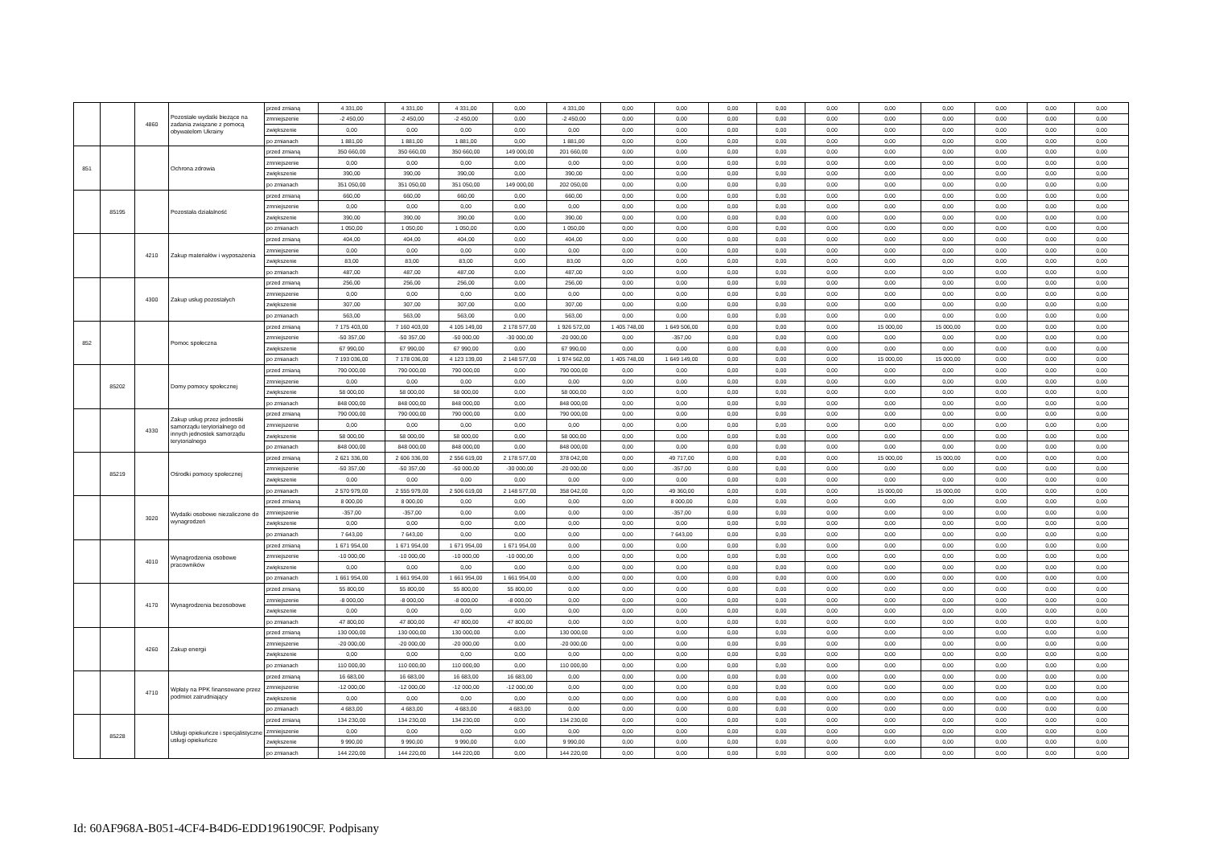| | | 4860 | Pozostałe wydatki bieżące na zadania związane z pomocą obywatelom Ukrainy | przed zmianą | 4 331,00 | 4 331,00 | 4 331,00 | 0,00 | 4 331,00 | 0,00 | 0,00 | 0,00 | 0,00 | 0,00 | 0,00 | 0,00 | 0,00 | 0,00 | 0,00 |
| | | | | zmniejszenie | -2 450,00 | -2 450,00 | -2 450,00 | 0,00 | -2 450,00 | 0,00 | 0,00 | 0,00 | 0,00 | 0,00 | 0,00 | 0,00 | 0,00 | 0,00 | 0,00 |
| | | | | zwiększenie | 0,00 | 0,00 | 0,00 | 0,00 | 0,00 | 0,00 | 0,00 | 0,00 | 0,00 | 0,00 | 0,00 | 0,00 | 0,00 | 0,00 | 0,00 |
| | | | | po zmianach | 1 881,00 | 1 881,00 | 1 881,00 | 0,00 | 1 881,00 | 0,00 | 0,00 | 0,00 | 0,00 | 0,00 | 0,00 | 0,00 | 0,00 | 0,00 | 0,00 |
| 851 | | | Ochrona zdrowia | przed zmianą | 350 660,00 | 350 660,00 | 350 660,00 | 149 000,00 | 201 660,00 | 0,00 | 0,00 | 0,00 | 0,00 | 0,00 | 0,00 | 0,00 | 0,00 | 0,00 | 0,00 |
| | | | | zmniejszenie | 0,00 | 0,00 | 0,00 | 0,00 | 0,00 | 0,00 | 0,00 | 0,00 | 0,00 | 0,00 | 0,00 | 0,00 | 0,00 | 0,00 | 0,00 |
| | | | | zwiększenie | 390,00 | 390,00 | 390,00 | 0,00 | 390,00 | 0,00 | 0,00 | 0,00 | 0,00 | 0,00 | 0,00 | 0,00 | 0,00 | 0,00 | 0,00 |
| | | | | po zmianach | 351 050,00 | 351 050,00 | 351 050,00 | 149 000,00 | 202 050,00 | 0,00 | 0,00 | 0,00 | 0,00 | 0,00 | 0,00 | 0,00 | 0,00 | 0,00 | 0,00 |
| | 85195 | | Pozostała działalność | przed zmianą | 660,00 | 660,00 | 660,00 | 0,00 | 660,00 | 0,00 | 0,00 | 0,00 | 0,00 | 0,00 | 0,00 | 0,00 | 0,00 | 0,00 | 0,00 |
| | | | | zmniejszenie | 0,00 | 0,00 | 0,00 | 0,00 | 0,00 | 0,00 | 0,00 | 0,00 | 0,00 | 0,00 | 0,00 | 0,00 | 0,00 | 0,00 | 0,00 |
| | | | | zwiększenie | 390,00 | 390,00 | 390,00 | 0,00 | 390,00 | 0,00 | 0,00 | 0,00 | 0,00 | 0,00 | 0,00 | 0,00 | 0,00 | 0,00 | 0,00 |
| | | | | po zmianach | 1 050,00 | 1 050,00 | 1 050,00 | 0,00 | 1 050,00 | 0,00 | 0,00 | 0,00 | 0,00 | 0,00 | 0,00 | 0,00 | 0,00 | 0,00 | 0,00 |
| | | 4210 | Zakup materiałów i wyposażenia | przed zmianą | 404,00 | 404,00 | 404,00 | 0,00 | 404,00 | 0,00 | 0,00 | 0,00 | 0,00 | 0,00 | 0,00 | 0,00 | 0,00 | 0,00 | 0,00 |
| | | | | zmniejszenie | 0,00 | 0,00 | 0,00 | 0,00 | 0,00 | 0,00 | 0,00 | 0,00 | 0,00 | 0,00 | 0,00 | 0,00 | 0,00 | 0,00 | 0,00 |
| | | | | zwiększenie | 83,00 | 83,00 | 83,00 | 0,00 | 83,00 | 0,00 | 0,00 | 0,00 | 0,00 | 0,00 | 0,00 | 0,00 | 0,00 | 0,00 | 0,00 |
| | | | | po zmianach | 487,00 | 487,00 | 487,00 | 0,00 | 487,00 | 0,00 | 0,00 | 0,00 | 0,00 | 0,00 | 0,00 | 0,00 | 0,00 | 0,00 | 0,00 |
| | | 4300 | Zakup usług pozostałych | przed zmianą | 256,00 | 256,00 | 256,00 | 0,00 | 256,00 | 0,00 | 0,00 | 0,00 | 0,00 | 0,00 | 0,00 | 0,00 | 0,00 | 0,00 | 0,00 |
| | | | | zmniejszenie | 0,00 | 0,00 | 0,00 | 0,00 | 0,00 | 0,00 | 0,00 | 0,00 | 0,00 | 0,00 | 0,00 | 0,00 | 0,00 | 0,00 | 0,00 |
| | | | | zwiększenie | 307,00 | 307,00 | 307,00 | 0,00 | 307,00 | 0,00 | 0,00 | 0,00 | 0,00 | 0,00 | 0,00 | 0,00 | 0,00 | 0,00 | 0,00 |
| | | | | po zmianach | 563,00 | 563,00 | 563,00 | 0,00 | 563,00 | 0,00 | 0,00 | 0,00 | 0,00 | 0,00 | 0,00 | 0,00 | 0,00 | 0,00 | 0,00 |
| 852 | | | Pomoc społeczna | przed zmianą | 7 175 403,00 | 7 160 403,00 | 4 105 149,00 | 2 178 577,00 | 1 926 572,00 | 1 405 748,00 | 1 649 506,00 | 0,00 | 0,00 | 0,00 | 15 000,00 | 15 000,00 | 0,00 | 0,00 | 0,00 |
| | | | | zmniejszenie | -50 357,00 | -50 357,00 | -50 000,00 | -30 000,00 | -20 000,00 | 0,00 | -357,00 | 0,00 | 0,00 | 0,00 | 0,00 | 0,00 | 0,00 | 0,00 | 0,00 |
| | | | | zwiększenie | 67 990,00 | 67 990,00 | 67 990,00 | 0,00 | 67 990,00 | 0,00 | 0,00 | 0,00 | 0,00 | 0,00 | 0,00 | 0,00 | 0,00 | 0,00 | 0,00 |
| | | | | po zmianach | 7 193 036,00 | 7 178 036,00 | 4 123 139,00 | 2 148 577,00 | 1 974 562,00 | 1 405 748,00 | 1 649 149,00 | 0,00 | 0,00 | 0,00 | 15 000,00 | 15 000,00 | 0,00 | 0,00 | 0,00 |
| | 85202 | | Domy pomocy społecznej | przed zmianą | 790 000,00 | 790 000,00 | 790 000,00 | 0,00 | 790 000,00 | 0,00 | 0,00 | 0,00 | 0,00 | 0,00 | 0,00 | 0,00 | 0,00 | 0,00 | 0,00 |
| | | | | zmniejszenie | 0,00 | 0,00 | 0,00 | 0,00 | 0,00 | 0,00 | 0,00 | 0,00 | 0,00 | 0,00 | 0,00 | 0,00 | 0,00 | 0,00 | 0,00 |
| | | | | zwiększenie | 58 000,00 | 58 000,00 | 58 000,00 | 0,00 | 58 000,00 | 0,00 | 0,00 | 0,00 | 0,00 | 0,00 | 0,00 | 0,00 | 0,00 | 0,00 | 0,00 |
| | | | | po zmianach | 848 000,00 | 848 000,00 | 848 000,00 | 0,00 | 848 000,00 | 0,00 | 0,00 | 0,00 | 0,00 | 0,00 | 0,00 | 0,00 | 0,00 | 0,00 | 0,00 |
| | | 4330 | Zakup usług przez jednostki samorządu terytorialnego od innych jednostek samorządu terytorialnego | przed zmianą | 790 000,00 | 790 000,00 | 790 000,00 | 0,00 | 790 000,00 | 0,00 | 0,00 | 0,00 | 0,00 | 0,00 | 0,00 | 0,00 | 0,00 | 0,00 | 0,00 |
| | | | | zmniejszenie | 0,00 | 0,00 | 0,00 | 0,00 | 0,00 | 0,00 | 0,00 | 0,00 | 0,00 | 0,00 | 0,00 | 0,00 | 0,00 | 0,00 | 0,00 |
| | | | | zwiększenie | 58 000,00 | 58 000,00 | 58 000,00 | 0,00 | 58 000,00 | 0,00 | 0,00 | 0,00 | 0,00 | 0,00 | 0,00 | 0,00 | 0,00 | 0,00 | 0,00 |
| | | | | po zmianach | 848 000,00 | 848 000,00 | 848 000,00 | 0,00 | 848 000,00 | 0,00 | 0,00 | 0,00 | 0,00 | 0,00 | 0,00 | 0,00 | 0,00 | 0,00 | 0,00 |
| | 85219 | | Ośrodki pomocy społecznej | przed zmianą | 2 621 336,00 | 2 606 336,00 | 2 556 619,00 | 2 178 577,00 | 378 042,00 | 0,00 | 49 717,00 | 0,00 | 0,00 | 0,00 | 15 000,00 | 15 000,00 | 0,00 | 0,00 | 0,00 |
| | | | | zmniejszenie | -50 357,00 | -50 357,00 | -50 000,00 | -30 000,00 | -20 000,00 | 0,00 | -357,00 | 0,00 | 0,00 | 0,00 | 0,00 | 0,00 | 0,00 | 0,00 | 0,00 |
| | | | | zwiększenie | 0,00 | 0,00 | 0,00 | 0,00 | 0,00 | 0,00 | 0,00 | 0,00 | 0,00 | 0,00 | 0,00 | 0,00 | 0,00 | 0,00 | 0,00 |
| | | | | po zmianach | 2 570 979,00 | 2 555 979,00 | 2 506 619,00 | 2 148 577,00 | 358 042,00 | 0,00 | 49 360,00 | 0,00 | 0,00 | 0,00 | 15 000,00 | 15 000,00 | 0,00 | 0,00 | 0,00 |
| | | 3020 | Wydatki osobowe niezaliczone do wynagrodzeń | przed zmianą | 8 000,00 | 8 000,00 | 0,00 | 0,00 | 0,00 | 0,00 | 8 000,00 | 0,00 | 0,00 | 0,00 | 0,00 | 0,00 | 0,00 | 0,00 | 0,00 |
| | | | | zmniejszenie | -357,00 | -357,00 | 0,00 | 0,00 | 0,00 | 0,00 | -357,00 | 0,00 | 0,00 | 0,00 | 0,00 | 0,00 | 0,00 | 0,00 | 0,00 |
| | | | | zwiększenie | 0,00 | 0,00 | 0,00 | 0,00 | 0,00 | 0,00 | 0,00 | 0,00 | 0,00 | 0,00 | 0,00 | 0,00 | 0,00 | 0,00 | 0,00 |
| | | | | po zmianach | 7 643,00 | 7 643,00 | 0,00 | 0,00 | 0,00 | 0,00 | 7 643,00 | 0,00 | 0,00 | 0,00 | 0,00 | 0,00 | 0,00 | 0,00 | 0,00 |
| | | 4010 | Wynagrodzenia osobowe pracowników | przed zmianą | 1 671 954,00 | 1 671 954,00 | 1 671 954,00 | 1 671 954,00 | 0,00 | 0,00 | 0,00 | 0,00 | 0,00 | 0,00 | 0,00 | 0,00 | 0,00 | 0,00 | 0,00 |
| | | | | zmniejszenie | -10 000,00 | -10 000,00 | -10 000,00 | -10 000,00 | 0,00 | 0,00 | 0,00 | 0,00 | 0,00 | 0,00 | 0,00 | 0,00 | 0,00 | 0,00 | 0,00 |
| | | | | zwiększenie | 0,00 | 0,00 | 0,00 | 0,00 | 0,00 | 0,00 | 0,00 | 0,00 | 0,00 | 0,00 | 0,00 | 0,00 | 0,00 | 0,00 | 0,00 |
| | | | | po zmianach | 1 661 954,00 | 1 661 954,00 | 1 661 954,00 | 1 661 954,00 | 0,00 | 0,00 | 0,00 | 0,00 | 0,00 | 0,00 | 0,00 | 0,00 | 0,00 | 0,00 | 0,00 |
| | | 4170 | Wynagrodzenia bezosobowe | przed zmianą | 55 800,00 | 55 800,00 | 55 800,00 | 55 800,00 | 0,00 | 0,00 | 0,00 | 0,00 | 0,00 | 0,00 | 0,00 | 0,00 | 0,00 | 0,00 | 0,00 |
| | | | | zmniejszenie | -8 000,00 | -8 000,00 | -8 000,00 | -8 000,00 | 0,00 | 0,00 | 0,00 | 0,00 | 0,00 | 0,00 | 0,00 | 0,00 | 0,00 | 0,00 | 0,00 |
| | | | | zwiększenie | 0,00 | 0,00 | 0,00 | 0,00 | 0,00 | 0,00 | 0,00 | 0,00 | 0,00 | 0,00 | 0,00 | 0,00 | 0,00 | 0,00 | 0,00 |
| | | | | po zmianach | 47 800,00 | 47 800,00 | 47 800,00 | 47 800,00 | 0,00 | 0,00 | 0,00 | 0,00 | 0,00 | 0,00 | 0,00 | 0,00 | 0,00 | 0,00 | 0,00 |
| | | 4260 | Zakup energii | przed zmianą | 130 000,00 | 130 000,00 | 130 000,00 | 0,00 | 130 000,00 | 0,00 | 0,00 | 0,00 | 0,00 | 0,00 | 0,00 | 0,00 | 0,00 | 0,00 | 0,00 |
| | | | | zmniejszenie | -20 000,00 | -20 000,00 | -20 000,00 | 0,00 | -20 000,00 | 0,00 | 0,00 | 0,00 | 0,00 | 0,00 | 0,00 | 0,00 | 0,00 | 0,00 | 0,00 |
| | | | | zwiększenie | 0,00 | 0,00 | 0,00 | 0,00 | 0,00 | 0,00 | 0,00 | 0,00 | 0,00 | 0,00 | 0,00 | 0,00 | 0,00 | 0,00 | 0,00 |
| | | | | po zmianach | 110 000,00 | 110 000,00 | 110 000,00 | 0,00 | 110 000,00 | 0,00 | 0,00 | 0,00 | 0,00 | 0,00 | 0,00 | 0,00 | 0,00 | 0,00 | 0,00 |
| | | 4710 | Wpłaty na PPK finansowane przez podmiot zatrudniający | przed zmianą | 16 683,00 | 16 683,00 | 16 683,00 | 16 683,00 | 0,00 | 0,00 | 0,00 | 0,00 | 0,00 | 0,00 | 0,00 | 0,00 | 0,00 | 0,00 | 0,00 |
| | | | | zmniejszenie | -12 000,00 | -12 000,00 | -12 000,00 | -12 000,00 | 0,00 | 0,00 | 0,00 | 0,00 | 0,00 | 0,00 | 0,00 | 0,00 | 0,00 | 0,00 | 0,00 |
| | | | | zwiększenie | 0,00 | 0,00 | 0,00 | 0,00 | 0,00 | 0,00 | 0,00 | 0,00 | 0,00 | 0,00 | 0,00 | 0,00 | 0,00 | 0,00 | 0,00 |
| | | | | po zmianach | 4 683,00 | 4 683,00 | 4 683,00 | 4 683,00 | 0,00 | 0,00 | 0,00 | 0,00 | 0,00 | 0,00 | 0,00 | 0,00 | 0,00 | 0,00 | 0,00 |
| | 85228 | | Usługi opiekuńcze i specjalistyczne usługi opiekuńcze | przed zmianą | 134 230,00 | 134 230,00 | 134 230,00 | 0,00 | 134 230,00 | 0,00 | 0,00 | 0,00 | 0,00 | 0,00 | 0,00 | 0,00 | 0,00 | 0,00 | 0,00 |
| | | | | zmniejszenie | 0,00 | 0,00 | 0,00 | 0,00 | 0,00 | 0,00 | 0,00 | 0,00 | 0,00 | 0,00 | 0,00 | 0,00 | 0,00 | 0,00 | 0,00 |
| | | | | zwiększenie | 9 990,00 | 9 990,00 | 9 990,00 | 0,00 | 9 990,00 | 0,00 | 0,00 | 0,00 | 0,00 | 0,00 | 0,00 | 0,00 | 0,00 | 0,00 | 0,00 |
| | | | | po zmianach | 144 220,00 | 144 220,00 | 144 220,00 | 0,00 | 144 220,00 | 0,00 | 0,00 | 0,00 | 0,00 | 0,00 | 0,00 | 0,00 | 0,00 | 0,00 | 0,00 |
Id: 60AF968A-B051-4CF4-B4D6-EDD196190C9F. Podpisany